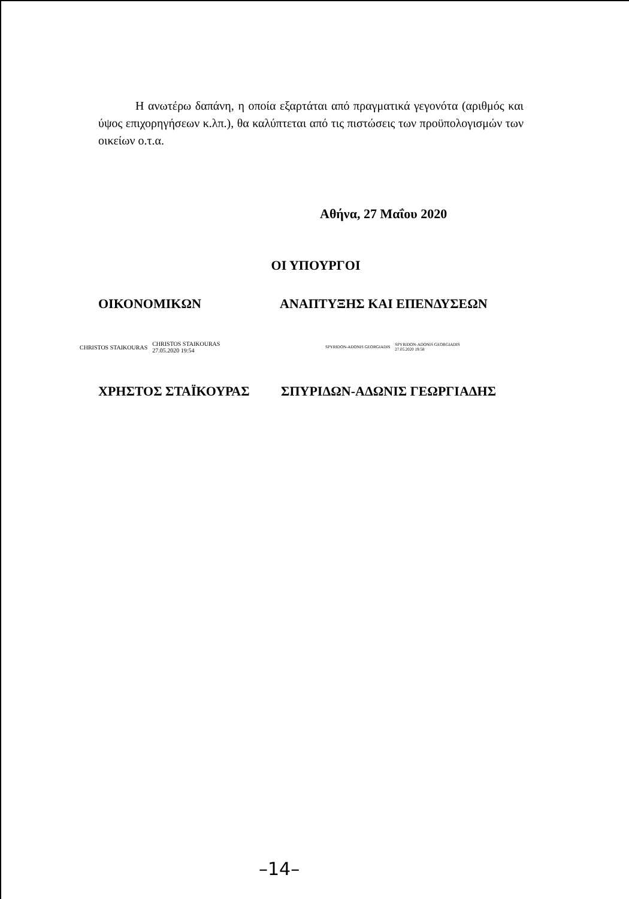Η ανωτέρω δαπάνη, η οποία εξαρτάται από πραγματικά γεγονότα (αριθμός και ύψος επιχορηγήσεων κ.λπ.), θα καλύπτεται από τις πιστώσεις των προϋπολογισμών των οικείων ο.τ.α.
Αθήνα, 27 Μαΐου 2020
ΟΙ ΥΠΟΥΡΓΟΙ
ΟΙΚΟΝΟΜΙΚΩΝ ΑΝΑΠΤΥΞΗΣ ΚΑΙ ΕΠΕΝΔΥΣΕΩΝ
CHRISTOS STAIKOURAS CHRISTOS STAIKOURAS
27.05.2020 19:54
SPYRIDON-ADONIS GEORGIADIS SPYRIDON-ADONIS GEORGIADIS
27.05.2020 19:58
ΧΡΗΣΤΟΣ ΣΤΑΪΚΟΥΡΑΣ ΣΠΥΡΙΔΩΝ-ΑΔΩΝΙΣ ΓΕΩΡΓΙΑΔΗΣ
–14–